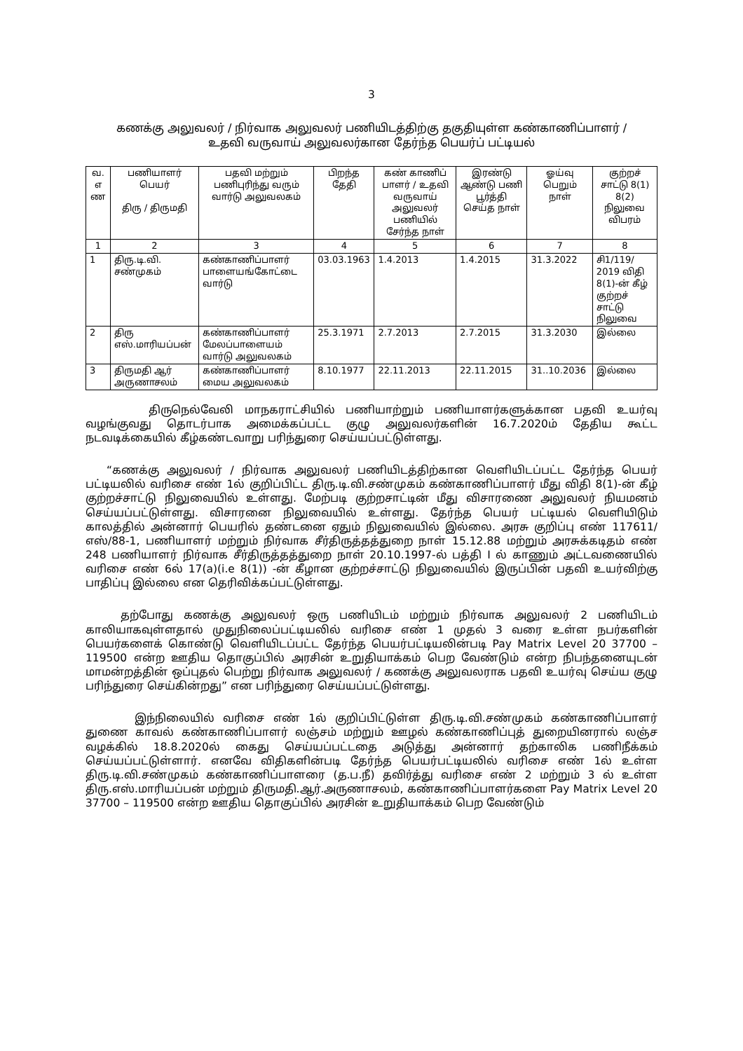3
கணக்கு அலுவலர் / நிர்வாக அலுவலர் பணியிடத்திற்கு தகுதியுள்ள கண்காணிப்பாளர் /
உதவி வருவாய் அலுவலர்கான தேர்ந்த பெயர்ப் பட்டியல்
| வ. எ ண | பணியாளர் பெயர் திரு / திருமதி | பதவி மற்றும் பணிபுரிந்து வரும் வார்டு அலுவலகம் | பிறந்த தேதி | கண் காணிப் பாளர் / உதவி வருவாய் அலுவலர் பணியில் சேர்ந்த நாள் | இரண்டு ஆண்டு பணி பூர்த்தி செய்த நாள் | ஓய்வு பெறும் நாள் | குற்றச் சாட்டு 8(1) 8(2) நிலுவை விபரம் |
| --- | --- | --- | --- | --- | --- | --- | --- |
| 1 | 2 | 3 | 4 | 5 | 6 | 7 | 8 |
| 1 | திரு.டி.வி. சண்முகம் | கண்காணிப்பாளர் பாளையங்கோட்டை வார்டு | 03.03.1963 | 1.4.2013 | 1.4.2015 | 31.3.2022 | சி1/119/ 2019 விதி 8(1)-ன் கீழ் குற்றச் சாட்டு நிலுவை |
| 2 | திரு எஸ்.மாரியப்பன் | கண்காணிப்பாளர் மேலப்பாளையம் வார்டு அலுவலகம் | 25.3.1971 | 2.7.2013 | 2.7.2015 | 31.3.2030 | இல்லை |
| 3 | திருமதி ஆர் அருணாசலம் | கண்காணிப்பாளர் மைய அலுவலகம் | 8.10.1977 | 22.11.2013 | 22.11.2015 | 31..10.2036 | இல்லை |
திருநெல்வேலி மாநகராட்சியில் பணியாற்றும் பணியாளர்களுக்கான பதவி உயர்வு வழங்குவது தொடர்பாக அமைக்கப்பட்ட குழு அலுவலர்களின் 16.7.2020ம் தேதிய கூட்ட நடவடிக்கையில் கீழ்கண்டவாறு பரிந்துரை செய்யப்பட்டுள்ளது.
“கணக்கு அலுவலர் / நிர்வாக அலுவலர் பணியிடத்திற்கான வெளியிடப்பட்ட தேர்ந்த பெயர் பட்டியலில் வரிசை எண் 1ல் குறிப்பிட்ட திரு.டி.வி.சண்முகம் கண்காணிப்பாளர் மீது விதி 8(1)-ன் கீழ் குற்றச்சாட்டு நிலுவையில் உள்ளது. மேற்படி குற்றசாட்டின் மீது விசாரணை அலுவலர் நியமனம் செய்யப்பட்டுள்ளது. விசாரனை நிலுவையில் உள்ளது. தேர்ந்த பெயர் பட்டியல் வெளியிடும் காலத்தில் அன்னார் பெயரில் தண்டனை ஏதும் நிலுவையில் இல்லை. அரசு குறிப்பு எண் 117611/எஸ்/88-1, பணியாளர் மற்றும் நிர்வாக சீர்திருத்தத்துறை நாள் 15.12.88 மற்றும் அரசுக்கடிதம் எண் 248 பணியாளர் நிர்வாக சீர்திருத்தத்துறை நாள் 20.10.1997-ல் பத்தி I ல் காணும் அட்டவணையில் வரிசை எண் 6ல் 17(a)(i.e 8(1)) -ன் கீழான குற்றச்சாட்டு நிலுவையில் இருப்பின் பதவி உயர்விற்கு பாதிப்பு இல்லை என தெரிவிக்கப்பட்டுள்ளது.
தற்போது கணக்கு அலுவலர் ஒரு பணியிடம் மற்றும் நிர்வாக அலுவலர் 2 பணியிடம் காலியாகவுள்ளதால் முதுநிலைப்பட்டியலில் வரிசை எண் 1 முதல் 3 வரை உள்ள நபர்களின் பெயர்களைக் கொண்டு வெளியிடப்பட்ட தேர்ந்த பெயர்பட்டியலின்படி Pay Matrix Level 20 37700 – 119500 என்ற ஊதிய தொகுப்பில் அரசின் உறுதியாக்கம் பெற வேண்டும் என்ற நிபந்தனையுடன் மாமன்றத்தின் ஒப்புதல் பெற்று நிர்வாக அலுவலர் / கணக்கு அலுவலராக பதவி உயர்வு செய்ய குழு பரிந்துரை செய்கின்றது” என பரிந்துரை செய்யப்பட்டுள்ளது.
இந்நிலையில் வரிசை எண் 1ல் குறிப்பிட்டுள்ள திரு.டி.வி.சண்முகம் கண்காணிப்பாளர் துணை காவல் கண்காணிப்பாளர் லஞ்சம் மற்றும் ஊழல் கண்காணிப்புத் துறையினரால் லஞ்ச வழக்கில் 18.8.2020ல் கைது செய்யப்பட்டதை அடுத்து அன்னார் தற்காலிக பணிநீக்கம் செய்யப்பட்டுள்ளார். எனவே விதிகளின்படி தேர்ந்த பெயர்பட்டியலில் வரிசை எண் 1ல் உள்ள திரு.டி.வி.சண்முகம் கண்காணிப்பாளரை (த.ப.நீ) தவிர்த்து வரிசை எண் 2 மற்றும் 3 ல் உள்ள திரு.எஸ்.மாரியப்பன் மற்றும் திருமதி.ஆர்.அருணாசலம், கண்காணிப்பாளர்களை Pay Matrix Level 20 37700 – 119500 என்ற ஊதிய தொகுப்பில் அரசின் உறுதியாக்கம் பெற வேண்டும்